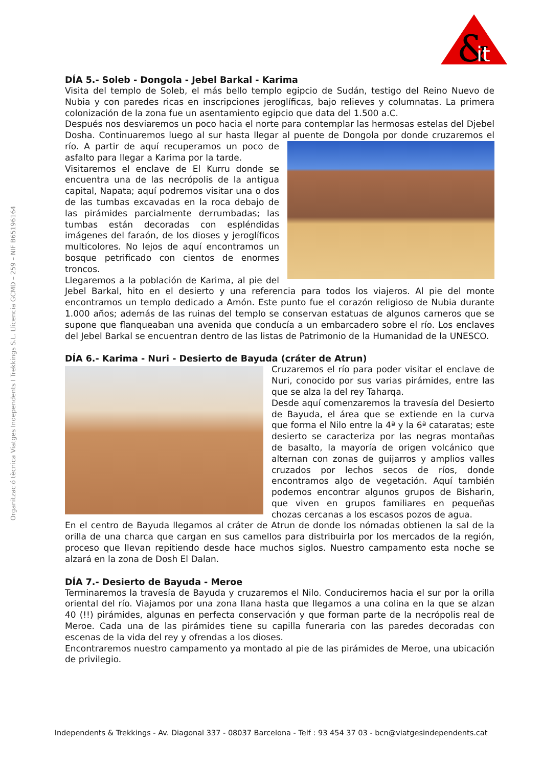&
it
Organització tècnica Viatges Independents I Trekkings S.L. Llicencia GCMD – 259 – NIF B65196164
DÍA 5.- Soleb - Dongola - Jebel Barkal - Karima
Visita del templo de Soleb, el más bello templo egipcio de Sudán, testigo del Reino Nuevo de Nubia y con paredes ricas en inscripciones jeroglíficas, bajo relieves y columnatas. La primera colonización de la zona fue un asentamiento egipcio que data del 1.500 a.C.
Después nos desviaremos un poco hacia el norte para contemplar las hermosas estelas del Djebel Dosha. Continuaremos luego al sur hasta llegar al puente de Dongola por donde cruzaremos el río. A partir de aquí recuperamos un poco de asfalto para llegar a Karima por la tarde.
Visitaremos el enclave de El Kurru donde se encuentra una de las necrópolis de la antigua capital, Napata; aquí podremos visitar una o dos de las tumbas excavadas en la roca debajo de las pirámides parcialmente derrumbadas; las tumbas están decoradas con espléndidas imágenes del faraón, de los dioses y jeroglíficos multicolores. No lejos de aquí encontramos un bosque petrificado con cientos de enormes troncos.
Llegaremos a la población de Karima, al pie del Jebel Barkal, hito en el desierto y una referencia para todos los viajeros. Al pie del monte encontramos un templo dedicado a Amón. Este punto fue el corazón religioso de Nubia durante 1.000 años; además de las ruinas del templo se conservan estatuas de algunos carneros que se supone que flanqueaban una avenida que conducía a un embarcadero sobre el río. Los enclaves del Jebel Barkal se encuentran dentro de las listas de Patrimonio de la Humanidad de la UNESCO.
DÍA 6.- Karima - Nuri - Desierto de Bayuda (cráter de Atrun)
Cruzaremos el río para poder visitar el enclave de Nuri, conocido por sus varias pirámides, entre las que se alza la del rey Taharqa.
Desde aquí comenzaremos la travesía del Desierto de Bayuda, el área que se extiende en la curva que forma el Nilo entre la 4ª y la 6ª cataratas; este desierto se caracteriza por las negras montañas de basalto, la mayoría de origen volcánico que alternan con zonas de guijarros y amplios valles cruzados por lechos secos de ríos, donde encontramos algo de vegetación. Aquí también podemos encontrar algunos grupos de Bisharin, que viven en grupos familiares en pequeñas chozas cercanas a los escasos pozos de agua.
En el centro de Bayuda llegamos al cráter de Atrun de donde los nómadas obtienen la sal de la orilla de una charca que cargan en sus camellos para distribuirla por los mercados de la región, proceso que llevan repitiendo desde hace muchos siglos. Nuestro campamento esta noche se alzará en la zona de Dosh El Dalan.
DÍA 7.- Desierto de Bayuda - Meroe
Terminaremos la travesía de Bayuda y cruzaremos el Nilo. Conduciremos hacia el sur por la orilla oriental del río. Viajamos por una zona llana hasta que llegamos a una colina en la que se alzan 40 (!!) pirámides, algunas en perfecta conservación y que forman parte de la necrópolis real de Meroe. Cada una de las pirámides tiene su capilla funeraria con las paredes decoradas con escenas de la vida del rey y ofrendas a los dioses.
Encontraremos nuestro campamento ya montado al pie de las pirámides de Meroe, una ubicación de privilegio.
Independents & Trekkings - Av. Diagonal 337 - 08037 Barcelona - Telf : 93 454 37 03 - bcn@viatgesindependents.cat